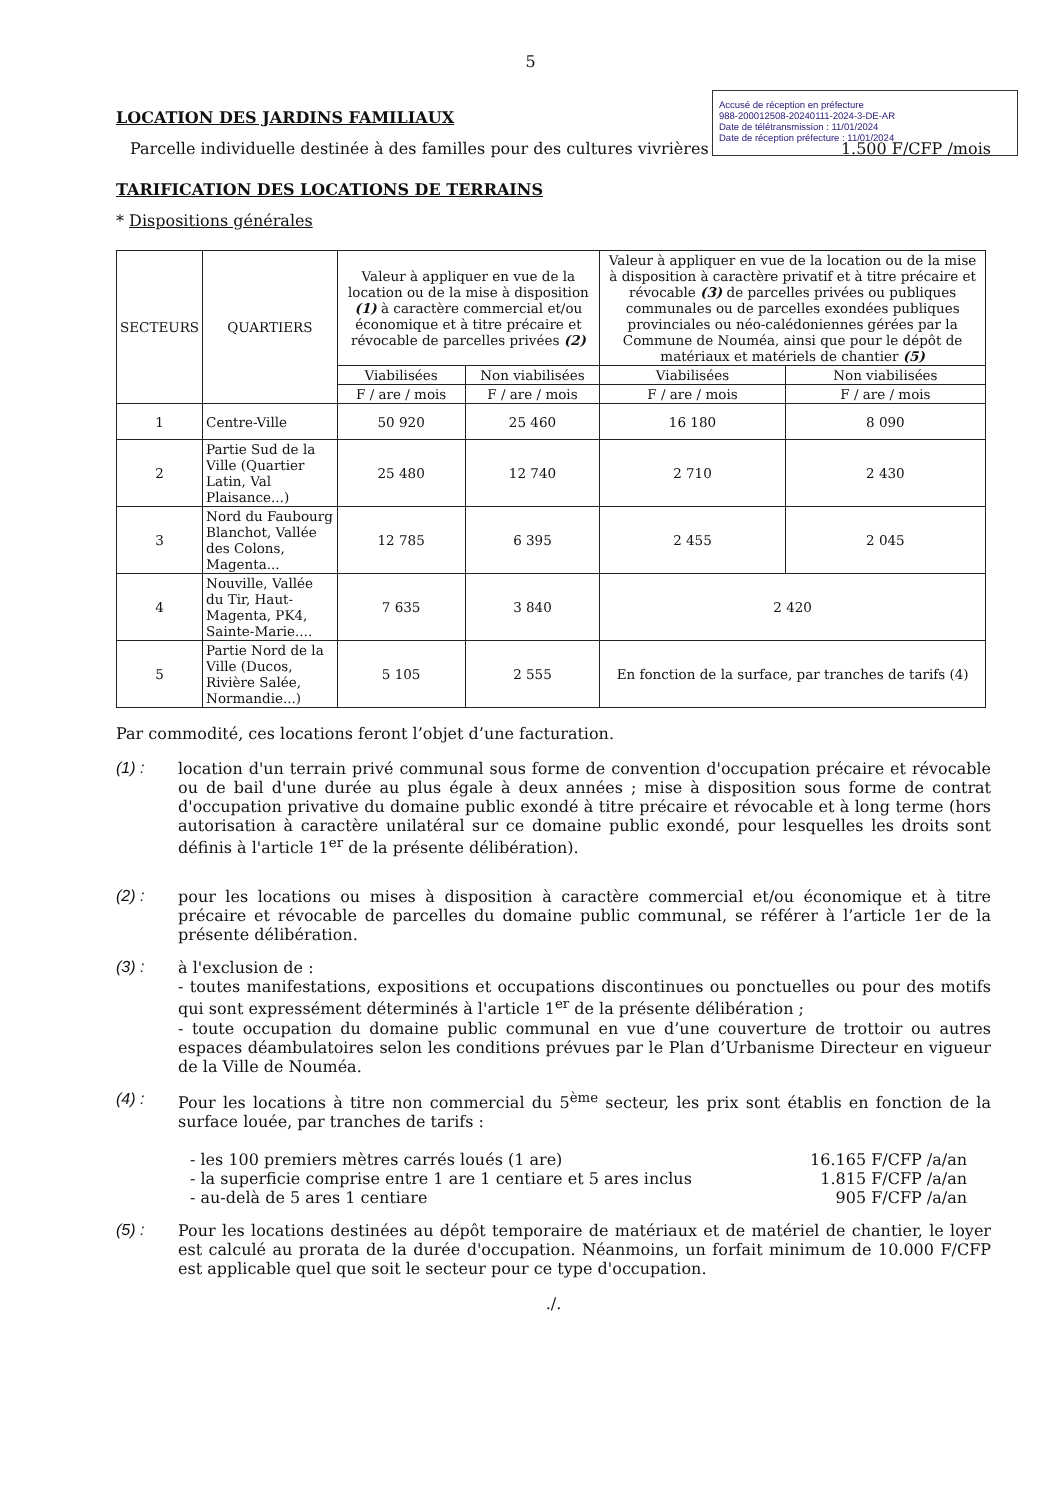5
Accusé de réception en préfecture
988-200012508-20240111-2024-3-DE-AR
Date de télétransmission : 11/01/2024
Date de réception préfecture : 11/01/2024
LOCATION DES JARDINS FAMILIAUX
Parcelle individuelle destinée à des familles pour des cultures vivrières 1.500 F/CFP /mois
TARIFICATION DES LOCATIONS DE TERRAINS
* Dispositions générales
| SECTEURS | QUARTIERS | Valeur à appliquer en vue de la location ou de la mise à disposition (1) à caractère commercial et/ou économique et à titre précaire et révocable de parcelles privées (2) | | Valeur à appliquer en vue de la location ou de la mise à disposition à caractère privatif et à titre précaire et révocable (3) de parcelles privées ou publiques communales ou de parcelles exondées publiques provinciales ou néo-calédoniennes gérées par la Commune de Nouméa, ainsi que pour le dépôt de matériaux et matériels de chantier (5) | |
| --- | --- | --- | --- | --- | --- |
| | | Viabilisées | Non viabilisées | Viabilisées | Non viabilisées |
| | | F / are / mois | F / are / mois | F / are / mois | F / are / mois |
| 1 | Centre-Ville | 50 920 | 25 460 | 16 180 | 8 090 |
| 2 | Partie Sud de la Ville (Quartier Latin, Val Plaisance...) | 25 480 | 12 740 | 2 710 | 2 430 |
| 3 | Nord du Faubourg Blanchot, Vallée des Colons, Magenta... | 12 785 | 6 395 | 2 455 | 2 045 |
| 4 | Nouville, Vallée du Tir, Haut-Magenta, PK4, Sainte-Marie.... | 7 635 | 3 840 | 2 420 | |
| 5 | Partie Nord de la Ville (Ducos, Rivière Salée, Normandie...) | 5 105 | 2 555 | En fonction de la surface, par tranches de tarifs (4) | |
Par commodité, ces locations feront l’objet d’une facturation.
(1) : location d'un terrain privé communal sous forme de convention d'occupation précaire et révocable ou de bail d'une durée au plus égale à deux années ; mise à disposition sous forme de contrat d'occupation privative du domaine public exondé à titre précaire et révocable et à long terme (hors autorisation à caractère unilatéral sur ce domaine public exondé, pour lesquelles les droits sont définis à l'article 1<sup>er</sup> de la présente délibération).
(2) : pour les locations ou mises à disposition à caractère commercial et/ou économique et à titre précaire et révocable de parcelles du domaine public communal, se référer à l’article 1er de la présente délibération.
(3) : à l'exclusion de :
- toutes manifestations, expositions et occupations discontinues ou ponctuelles ou pour des motifs qui sont expressément déterminés à l'article 1<sup>er</sup> de la présente délibération ;
- toute occupation du domaine public communal en vue d’une couverture de trottoir ou autres espaces déambulatoires selon les conditions prévues par le Plan d’Urbanisme Directeur en vigueur de la Ville de Nouméa.
(4) : Pour les locations à titre non commercial du 5<sup>ème</sup> secteur, les prix sont établis en fonction de la surface louée, par tranches de tarifs :
- les 100 premiers mètres carrés loués (1 are) 16.165 F/CFP /a/an
- la superficie comprise entre 1 are 1 centiare et 5 ares inclus 1.815 F/CFP /a/an
- au-delà de 5 ares 1 centiare 905 F/CFP /a/an
(5) : Pour les locations destinées au dépôt temporaire de matériaux et de matériel de chantier, le loyer est calculé au prorata de la durée d'occupation. Néanmoins, un forfait minimum de 10.000 F/CFP est applicable quel que soit le secteur pour ce type d'occupation.
./.